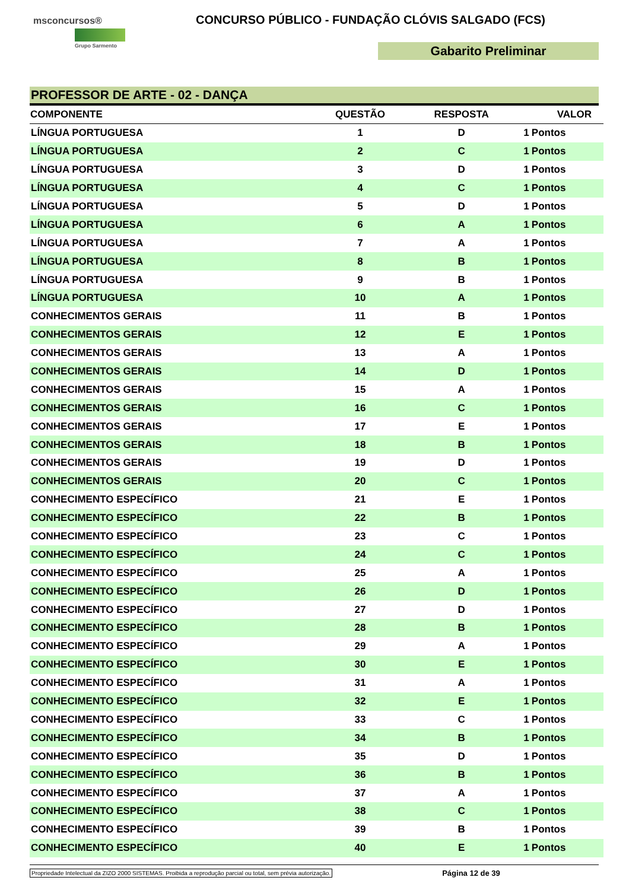msconcursos®
Grupo Sarmento
CONCURSO PÚBLICO - FUNDAÇÃO CLÓVIS SALGADO (FCS)
Gabarito Preliminar
PROFESSOR DE ARTE - 02 - DANÇA
| COMPONENTE | QUESTÃO | RESPOSTA | VALOR | |
| --- | --- | --- | --- | --- |
| LÍNGUA PORTUGUESA | 1 | D | 1 | Pontos |
| LÍNGUA PORTUGUESA | 2 | C | 1 | Pontos |
| LÍNGUA PORTUGUESA | 3 | D | 1 | Pontos |
| LÍNGUA PORTUGUESA | 4 | C | 1 | Pontos |
| LÍNGUA PORTUGUESA | 5 | D | 1 | Pontos |
| LÍNGUA PORTUGUESA | 6 | A | 1 | Pontos |
| LÍNGUA PORTUGUESA | 7 | A | 1 | Pontos |
| LÍNGUA PORTUGUESA | 8 | B | 1 | Pontos |
| LÍNGUA PORTUGUESA | 9 | B | 1 | Pontos |
| LÍNGUA PORTUGUESA | 10 | A | 1 | Pontos |
| CONHECIMENTOS GERAIS | 11 | B | 1 | Pontos |
| CONHECIMENTOS GERAIS | 12 | E | 1 | Pontos |
| CONHECIMENTOS GERAIS | 13 | A | 1 | Pontos |
| CONHECIMENTOS GERAIS | 14 | D | 1 | Pontos |
| CONHECIMENTOS GERAIS | 15 | A | 1 | Pontos |
| CONHECIMENTOS GERAIS | 16 | C | 1 | Pontos |
| CONHECIMENTOS GERAIS | 17 | E | 1 | Pontos |
| CONHECIMENTOS GERAIS | 18 | B | 1 | Pontos |
| CONHECIMENTOS GERAIS | 19 | D | 1 | Pontos |
| CONHECIMENTOS GERAIS | 20 | C | 1 | Pontos |
| CONHECIMENTO ESPECÍFICO | 21 | E | 1 | Pontos |
| CONHECIMENTO ESPECÍFICO | 22 | B | 1 | Pontos |
| CONHECIMENTO ESPECÍFICO | 23 | C | 1 | Pontos |
| CONHECIMENTO ESPECÍFICO | 24 | C | 1 | Pontos |
| CONHECIMENTO ESPECÍFICO | 25 | A | 1 | Pontos |
| CONHECIMENTO ESPECÍFICO | 26 | D | 1 | Pontos |
| CONHECIMENTO ESPECÍFICO | 27 | D | 1 | Pontos |
| CONHECIMENTO ESPECÍFICO | 28 | B | 1 | Pontos |
| CONHECIMENTO ESPECÍFICO | 29 | A | 1 | Pontos |
| CONHECIMENTO ESPECÍFICO | 30 | E | 1 | Pontos |
| CONHECIMENTO ESPECÍFICO | 31 | A | 1 | Pontos |
| CONHECIMENTO ESPECÍFICO | 32 | E | 1 | Pontos |
| CONHECIMENTO ESPECÍFICO | 33 | C | 1 | Pontos |
| CONHECIMENTO ESPECÍFICO | 34 | B | 1 | Pontos |
| CONHECIMENTO ESPECÍFICO | 35 | D | 1 | Pontos |
| CONHECIMENTO ESPECÍFICO | 36 | B | 1 | Pontos |
| CONHECIMENTO ESPECÍFICO | 37 | A | 1 | Pontos |
| CONHECIMENTO ESPECÍFICO | 38 | C | 1 | Pontos |
| CONHECIMENTO ESPECÍFICO | 39 | B | 1 | Pontos |
| CONHECIMENTO ESPECÍFICO | 40 | E | 1 | Pontos |
Propriedade Intelectual da ZIZO 2000 SISTEMAS. Proibida a reprodução parcial ou total, sem prévia autorização. Página 12 de 39